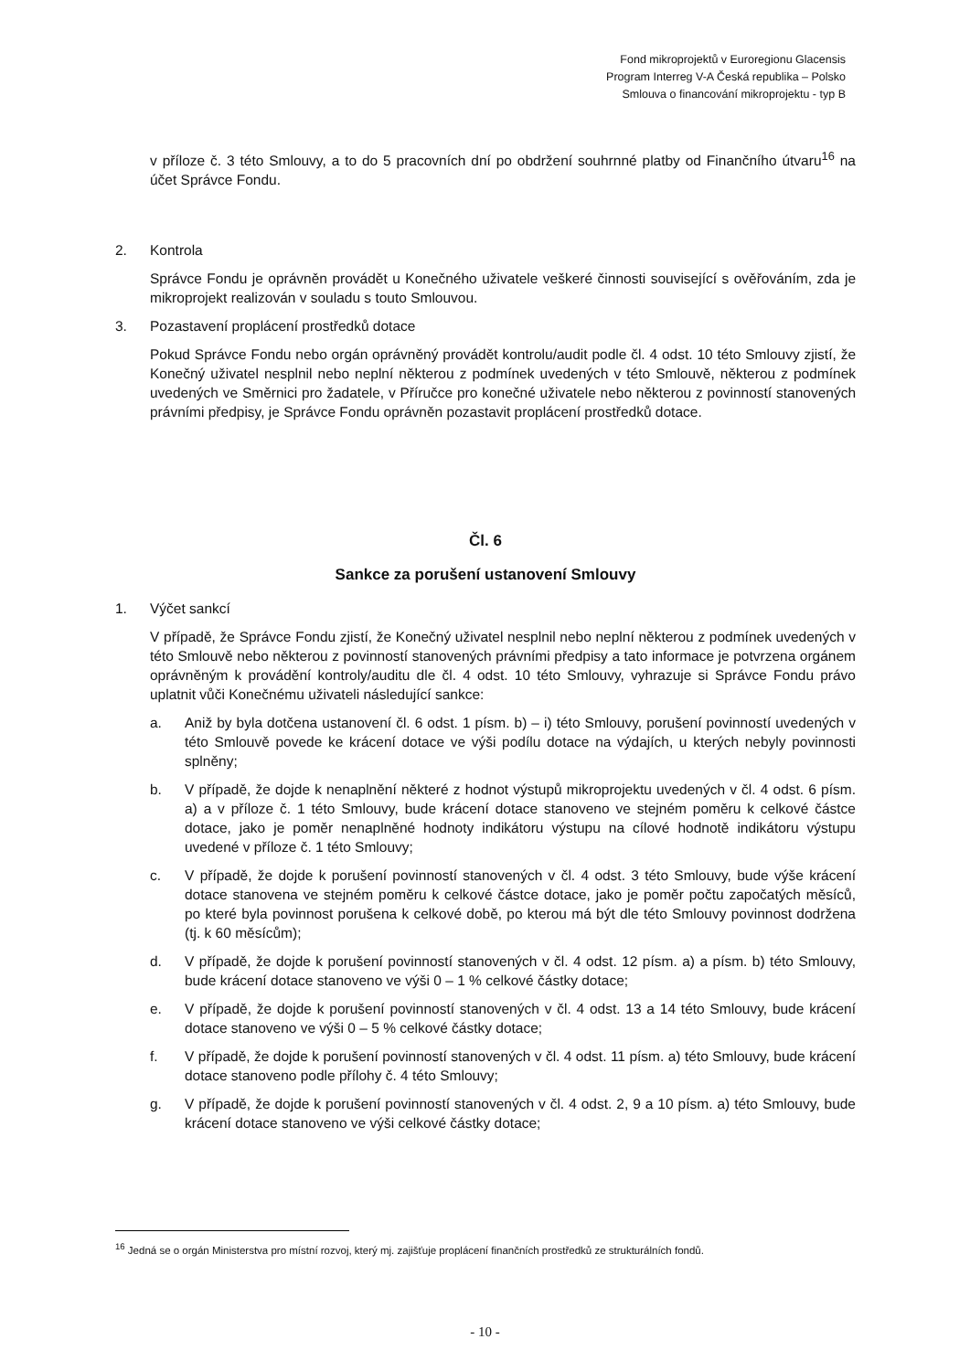Fond mikroprojektů v Euroregionu Glacensis
Program Interreg V-A Česká republika – Polsko
Smlouva o financování mikroprojektu - typ B
v příloze č. 3 této Smlouvy, a to do 5 pracovních dní po obdržení souhrnné platby od Finančního útvaru<sup>16</sup> na účet Správce Fondu.
2. Kontrola
Správce Fondu je oprávněn provádět u Konečného uživatele veškeré činnosti související s ověřováním, zda je mikroprojekt realizován v souladu s touto Smlouvou.
3. Pozastavení proplácení prostředků dotace
Pokud Správce Fondu nebo orgán oprávněný provádět kontrolu/audit podle čl. 4 odst. 10 této Smlouvy zjistí, že Konečný uživatel nesplnil nebo neplní některou z podmínek uvedených v této Smlouvě, některou z podmínek uvedených ve Směrnici pro žadatele, v Příručce pro konečné uživatele nebo některou z povinností stanovených právními předpisy, je Správce Fondu oprávněn pozastavit proplácení prostředků dotace.
Čl. 6
Sankce za porušení ustanovení Smlouvy
1. Výčet sankcí
V případě, že Správce Fondu zjistí, že Konečný uživatel nesplnil nebo neplní některou z podmínek uvedených v této Smlouvě nebo některou z povinností stanovených právními předpisy a tato informace je potvrzena orgánem oprávněným k provádění kontroly/auditu dle čl. 4 odst. 10 této Smlouvy, vyhrazuje si Správce Fondu právo uplatnit vůči Konečnému uživateli následující sankce:
a. Aniž by byla dotčena ustanovení čl. 6 odst. 1 písm. b) – i) této Smlouvy, porušení povinností uvedených v této Smlouvě povede ke krácení dotace ve výši podílu dotace na výdajích, u kterých nebyly povinnosti splněny;
b. V případě, že dojde k nenaplnění některé z hodnot výstupů mikroprojektu uvedených v čl. 4 odst. 6 písm. a) a v příloze č. 1 této Smlouvy, bude krácení dotace stanoveno ve stejném poměru k celkové částce dotace, jako je poměr nenaplněné hodnoty indikátoru výstupu na cílové hodnotě indikátoru výstupu uvedené v příloze č. 1 této Smlouvy;
c. V případě, že dojde k porušení povinností stanovených v čl. 4 odst. 3 této Smlouvy, bude výše krácení dotace stanovena ve stejném poměru k celkové částce dotace, jako je poměr počtu započatých měsíců, po které byla povinnost porušena k celkové době, po kterou má být dle této Smlouvy povinnost dodržena (tj. k 60 měsícům);
d. V případě, že dojde k porušení povinností stanovených v čl. 4 odst. 12 písm. a) a písm. b) této Smlouvy, bude krácení dotace stanoveno ve výši 0 – 1 % celkové částky dotace;
e. V případě, že dojde k porušení povinností stanovených v čl. 4 odst. 13 a 14 této Smlouvy, bude krácení dotace stanoveno ve výši 0 – 5 % celkové částky dotace;
f. V případě, že dojde k porušení povinností stanovených v čl. 4 odst. 11 písm. a) této Smlouvy, bude krácení dotace stanoveno podle přílohy č. 4 této Smlouvy;
g. V případě, že dojde k porušení povinností stanovených v čl. 4 odst. 2, 9 a 10 písm. a) této Smlouvy, bude krácení dotace stanoveno ve výši celkové částky dotace;
<sup>16</sup> Jedná se o orgán Ministerstva pro místní rozvoj, který mj. zajišťuje proplácení finančních prostředků ze strukturálních fondů.
- 10 -